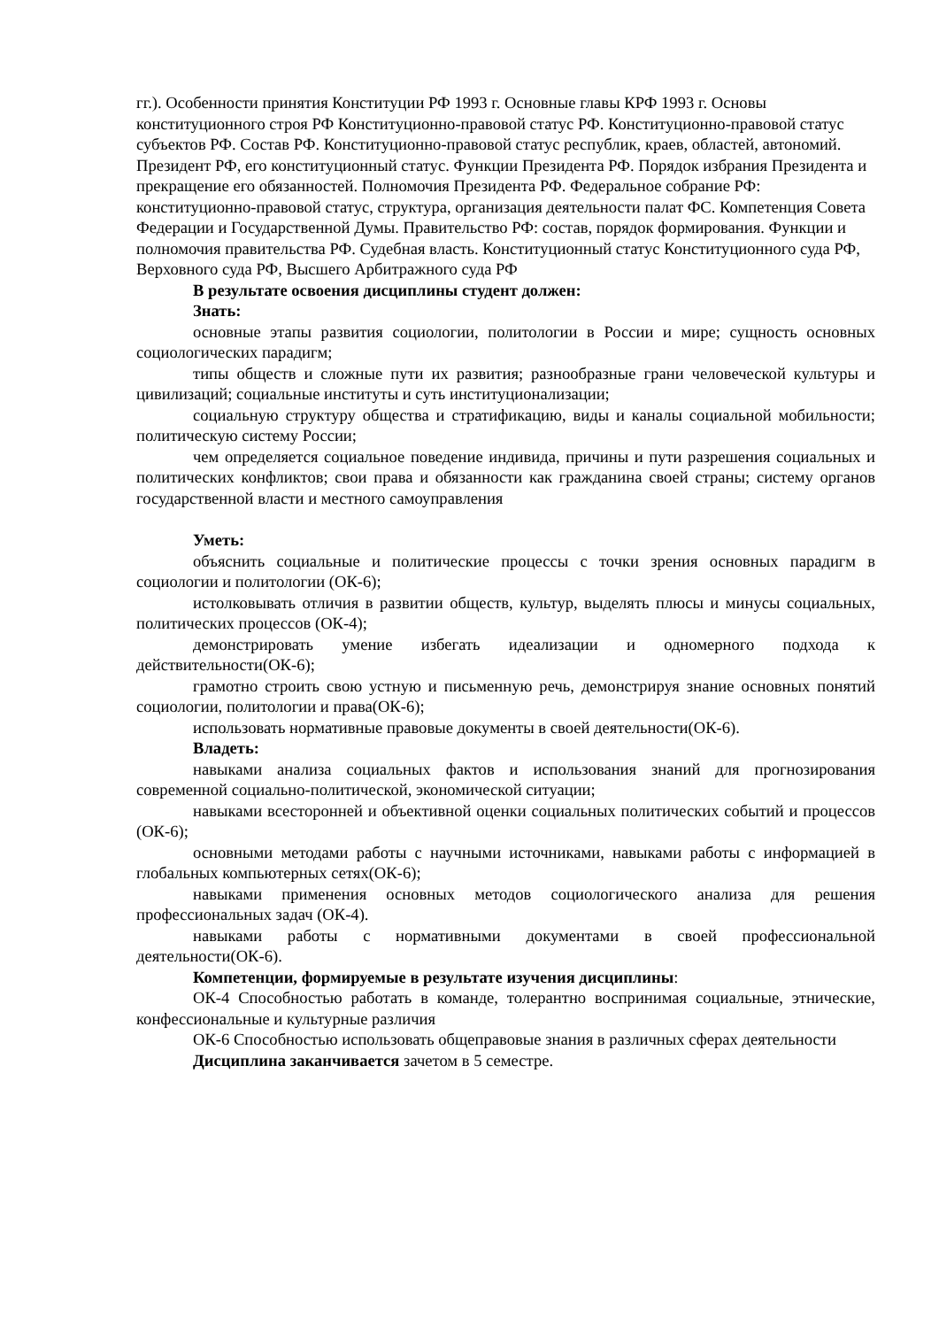гг.). Особенности принятия Конституции РФ 1993 г. Основные главы КРФ 1993 г. Основы конституционного строя РФ Конституционно-правовой статус РФ. Конституционно-правовой статус субъектов РФ. Состав РФ. Конституционно-правовой статус республик, краев, областей, автономий. Президент РФ, его конституционный статус. Функции Президента РФ. Порядок избрания Президента и прекращение его обязанностей. Полномочия Президента РФ. Федеральное собрание РФ: конституционно-правовой статус, структура, организация деятельности палат ФС. Компетенция Совета Федерации и Государственной Думы. Правительство РФ: состав, порядок формирования. Функции и полномочия правительства РФ. Судебная власть. Конституционный статус Конституционного суда РФ, Верховного суда РФ, Высшего Арбитражного суда РФ
В результате освоения дисциплины студент должен:
Знать:
основные этапы развития социологии, политологии в России и мире; сущность основных социологических парадигм;
типы обществ и сложные пути их развития; разнообразные грани человеческой культуры и цивилизаций; социальные институты и суть институционализации;
социальную структуру общества и стратификацию, виды и каналы социальной мобильности; политическую систему России;
чем определяется социальное поведение индивида, причины и пути разрешения социальных и политических конфликтов; свои права и обязанности как гражданина своей страны; систему органов государственной власти и местного самоуправления
Уметь:
объяснить социальные и политические процессы с точки зрения основных парадигм в социологии и политологии (ОК-6);
истолковывать отличия в развитии обществ, культур, выделять плюсы и минусы социальных, политических процессов (ОК-4);
демонстрировать умение избегать идеализации и одномерного подхода к действительности(ОК-6);
грамотно строить свою устную и письменную речь, демонстрируя знание основных понятий социологии, политологии и права(ОК-6);
использовать нормативные правовые документы в своей деятельности(ОК-6).
Владеть:
навыками анализа социальных фактов и использования знаний для прогнозирования современной социально-политической, экономической ситуации;
навыками всесторонней и объективной оценки социальных политических событий и процессов (ОК-6);
основными методами работы с научными источниками, навыками работы с информацией в глобальных компьютерных сетях(ОК-6);
навыками применения основных методов социологического анализа для решения профессиональных задач (ОК-4).
навыками работы с нормативными документами в своей профессиональной деятельности(ОК-6).
Компетенции, формируемые в результате изучения дисциплины:
ОК-4 Способностью работать в команде, толерантно воспринимая социальные, этнические, конфессиональные и культурные различия
ОК-6 Способностью использовать общеправовые знания в различных сферах деятельности
Дисциплина заканчивается зачетом в 5 семестре.